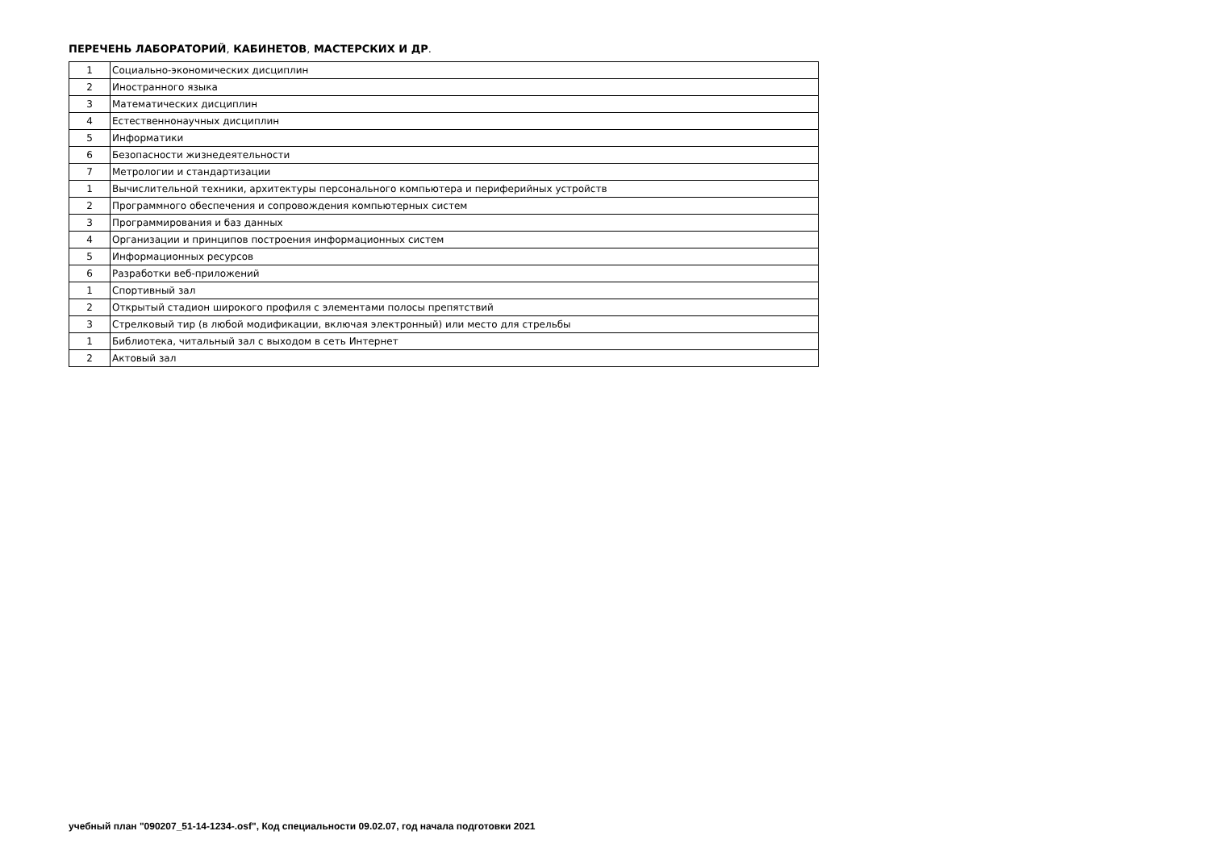ПЕРЕЧЕНЬ ЛАБОРАТОРИЙ, КАБИНЕТОВ, МАСТЕРСКИХ И ДР.
| 1 | Социально-экономических дисциплин |
| 2 | Иностранного языка |
| 3 | Математических дисциплин |
| 4 | Естественнонаучных дисциплин |
| 5 | Информатики |
| 6 | Безопасности жизнедеятельности |
| 7 | Метрологии и стандартизации |
| 1 | Вычислительной техники, архитектуры персонального компьютера и периферийных устройств |
| 2 | Программного обеспечения и сопровождения компьютерных систем |
| 3 | Программирования и баз данных |
| 4 | Организации и принципов построения информационных систем |
| 5 | Информационных ресурсов |
| 6 | Разработки веб-приложений |
| 1 | Спортивный зал |
| 2 | Открытый стадион широкого профиля с элементами полосы препятствий |
| 3 | Стрелковый тир (в любой модификации, включая электронный) или место для стрельбы |
| 1 | Библиотека, читальный зал с выходом в сеть Интернет |
| 2 | Актовый зал |
учебный план "090207_51-14-1234-.osf", Код специальности 09.02.07, год начала подготовки 2021